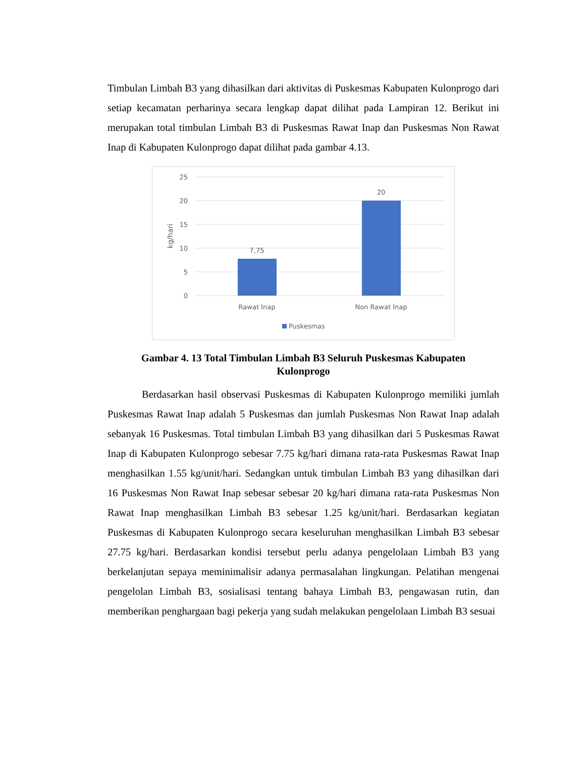Timbulan Limbah B3 yang dihasilkan dari aktivitas di Puskesmas Kabupaten Kulonprogo dari setiap kecamatan perharinya secara lengkap dapat dilihat pada Lampiran 12. Berikut ini merupakan total timbulan Limbah B3 di Puskesmas Rawat Inap dan Puskesmas Non Rawat Inap di Kabupaten Kulonprogo dapat dilihat pada gambar 4.13.
25
20
15
10
5
0
kg/hari
7,75
20
Rawat Inap
Non Rawat Inap
Puskesmas
Gambar 4. 13 Total Timbulan Limbah B3 Seluruh Puskesmas Kabupaten
Kulonprogo
Berdasarkan hasil observasi Puskesmas di Kabupaten Kulonprogo memiliki jumlah Puskesmas Rawat Inap adalah 5 Puskesmas dan jumlah Puskesmas Non Rawat Inap adalah sebanyak 16 Puskesmas. Total timbulan Limbah B3 yang dihasilkan dari 5 Puskesmas Rawat Inap di Kabupaten Kulonprogo sebesar 7.75 kg/hari dimana rata-rata Puskesmas Rawat Inap menghasilkan 1.55 kg/unit/hari. Sedangkan untuk timbulan Limbah B3 yang dihasilkan dari 16 Puskesmas Non Rawat Inap sebesar sebesar 20 kg/hari dimana rata-rata Puskesmas Non Rawat Inap menghasilkan Limbah B3 sebesar 1.25 kg/unit/hari. Berdasarkan kegiatan Puskesmas di Kabupaten Kulonprogo secara keseluruhan menghasilkan Limbah B3 sebesar 27.75 kg/hari. Berdasarkan kondisi tersebut perlu adanya pengelolaan Limbah B3 yang berkelanjutan sepaya meminimalisir adanya permasalahan lingkungan. Pelatihan mengenai pengelolan Limbah B3, sosialisasi tentang bahaya Limbah B3, pengawasan rutin, dan memberikan penghargaan bagi pekerja yang sudah melakukan pengelolaan Limbah B3 sesuai